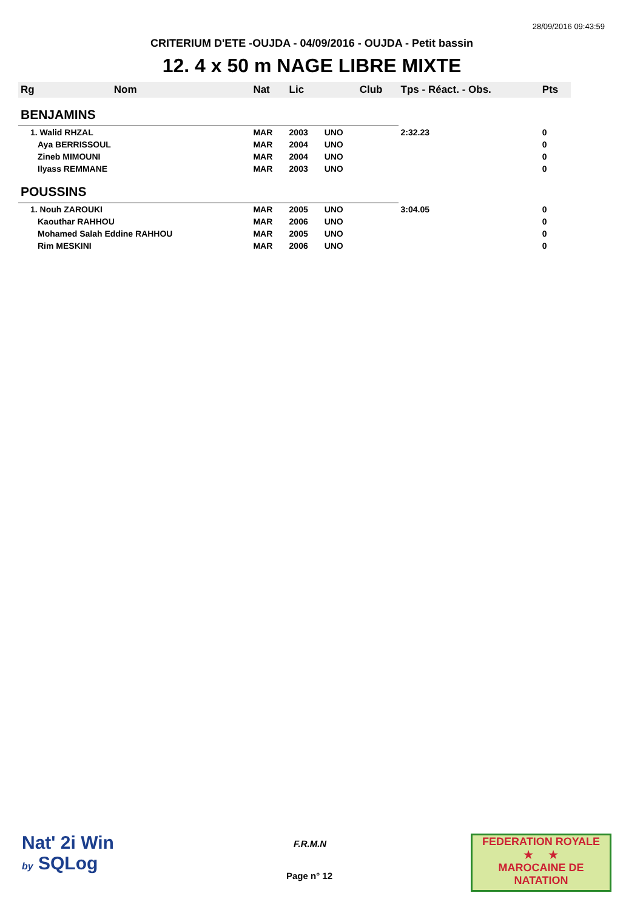28/09/2016 09:43:59
CRITERIUM D'ETE -OUJDA - 04/09/2016 - OUJDA - Petit bassin
12. 4 x 50 m NAGE LIBRE MIXTE
| Rg | Nom | Nat | Lic | | Club | Tps - Réact. - Obs. | Pts |
| --- | --- | --- | --- | --- | --- | --- | --- |
| BENJAMINS | | | | | | | |
| 1. Walid RHZAL | | MAR | 2003 | UNO | | 2:32.23 | 0 |
| Aya BERRISSOUL | | MAR | 2004 | UNO | | | 0 |
| Zineb MIMOUNI | | MAR | 2004 | UNO | | | 0 |
| Ilyass REMMANE | | MAR | 2003 | UNO | | | 0 |
| POUSSINS | | | | | | | |
| 1. Nouh ZAROUKI | | MAR | 2005 | UNO | | 3:04.05 | 0 |
| Kaouthar RAHHOU | | MAR | 2006 | UNO | | | 0 |
| Mohamed Salah Eddine RAHHOU | | MAR | 2005 | UNO | | | 0 |
| Rim MESKINI | | MAR | 2006 | UNO | | | 0 |
Nat' 2i Win
by SQLog
F.R.M.N
Page n° 12
FEDERATION ROYALE
★ ★
MAROCAINE DE NATATION